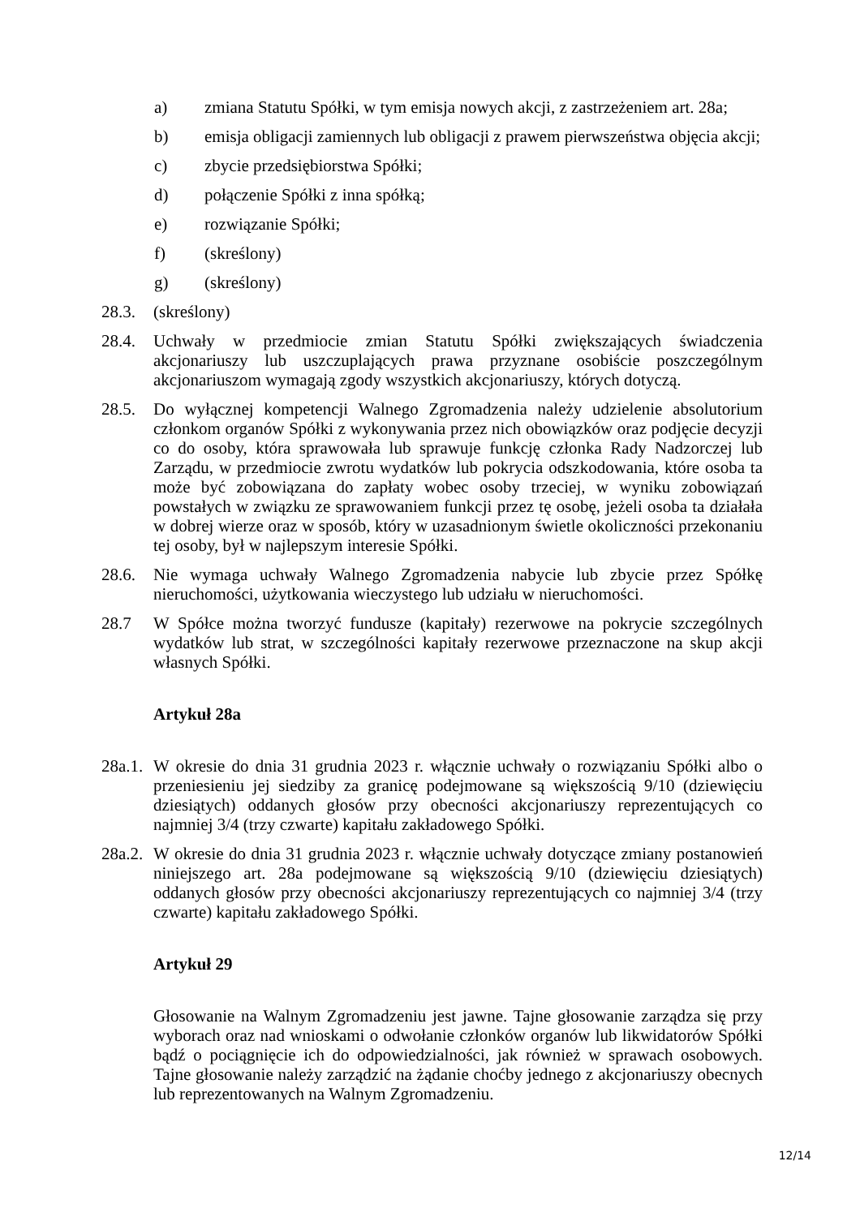a) zmiana Statutu Spółki, w tym emisja nowych akcji, z zastrzeżeniem art. 28a;
b) emisja obligacji zamiennych lub obligacji z prawem pierwszeństwa objęcia akcji;
c) zbycie przedsiębiorstwa Spółki;
d) połączenie Spółki z inna spółką;
e) rozwiązanie Spółki;
f) (skreślony)
g) (skreślony)
28.3. (skreślony)
28.4. Uchwały w przedmiocie zmian Statutu Spółki zwiększających świadczenia akcjonariuszy lub uszczuplających prawa przyznane osobiście poszczególnym akcjonariuszom wymagają zgody wszystkich akcjonariuszy, których dotyczą.
28.5. Do wyłącznej kompetencji Walnego Zgromadzenia należy udzielenie absolutorium członkom organów Spółki z wykonywania przez nich obowiązków oraz podjęcie decyzji co do osoby, która sprawowała lub sprawuje funkcję członka Rady Nadzorczej lub Zarządu, w przedmiocie zwrotu wydatków lub pokrycia odszkodowania, które osoba ta może być zobowiązana do zapłaty wobec osoby trzeciej, w wyniku zobowiązań powstałych w związku ze sprawowaniem funkcji przez tę osobę, jeżeli osoba ta działała w dobrej wierze oraz w sposób, który w uzasadnionym świetle okoliczności przekonaniu tej osoby, był w najlepszym interesie Spółki.
28.6. Nie wymaga uchwały Walnego Zgromadzenia nabycie lub zbycie przez Spółkę nieruchomości, użytkowania wieczystego lub udziału w nieruchomości.
28.7 W Spółce można tworzyć fundusze (kapitały) rezerwowe na pokrycie szczególnych wydatków lub strat, w szczególności kapitały rezerwowe przeznaczone na skup akcji własnych Spółki.
Artykuł 28a
28a.1. W okresie do dnia 31 grudnia 2023 r. włącznie uchwały o rozwiązaniu Spółki albo o przeniesieniu jej siedziby za granicę podejmowane są większością 9/10 (dziewięciu dziesiątych) oddanych głosów przy obecności akcjonariuszy reprezentujących co najmniej 3/4 (trzy czwarte) kapitału zakładowego Spółki.
28a.2. W okresie do dnia 31 grudnia 2023 r. włącznie uchwały dotyczące zmiany postanowień niniejszego art. 28a podejmowane są większością 9/10 (dziewięciu dziesiątych) oddanych głosów przy obecności akcjonariuszy reprezentujących co najmniej 3/4 (trzy czwarte) kapitału zakładowego Spółki.
Artykuł 29
Głosowanie na Walnym Zgromadzeniu jest jawne. Tajne głosowanie zarządza się przy wyborach oraz nad wnioskami o odwołanie członków organów lub likwidatorów Spółki bądź o pociągnięcie ich do odpowiedzialności, jak również w sprawach osobowych. Tajne głosowanie należy zarządzić na żądanie choćby jednego z akcjonariuszy obecnych lub reprezentowanych na Walnym Zgromadzeniu.
12/14